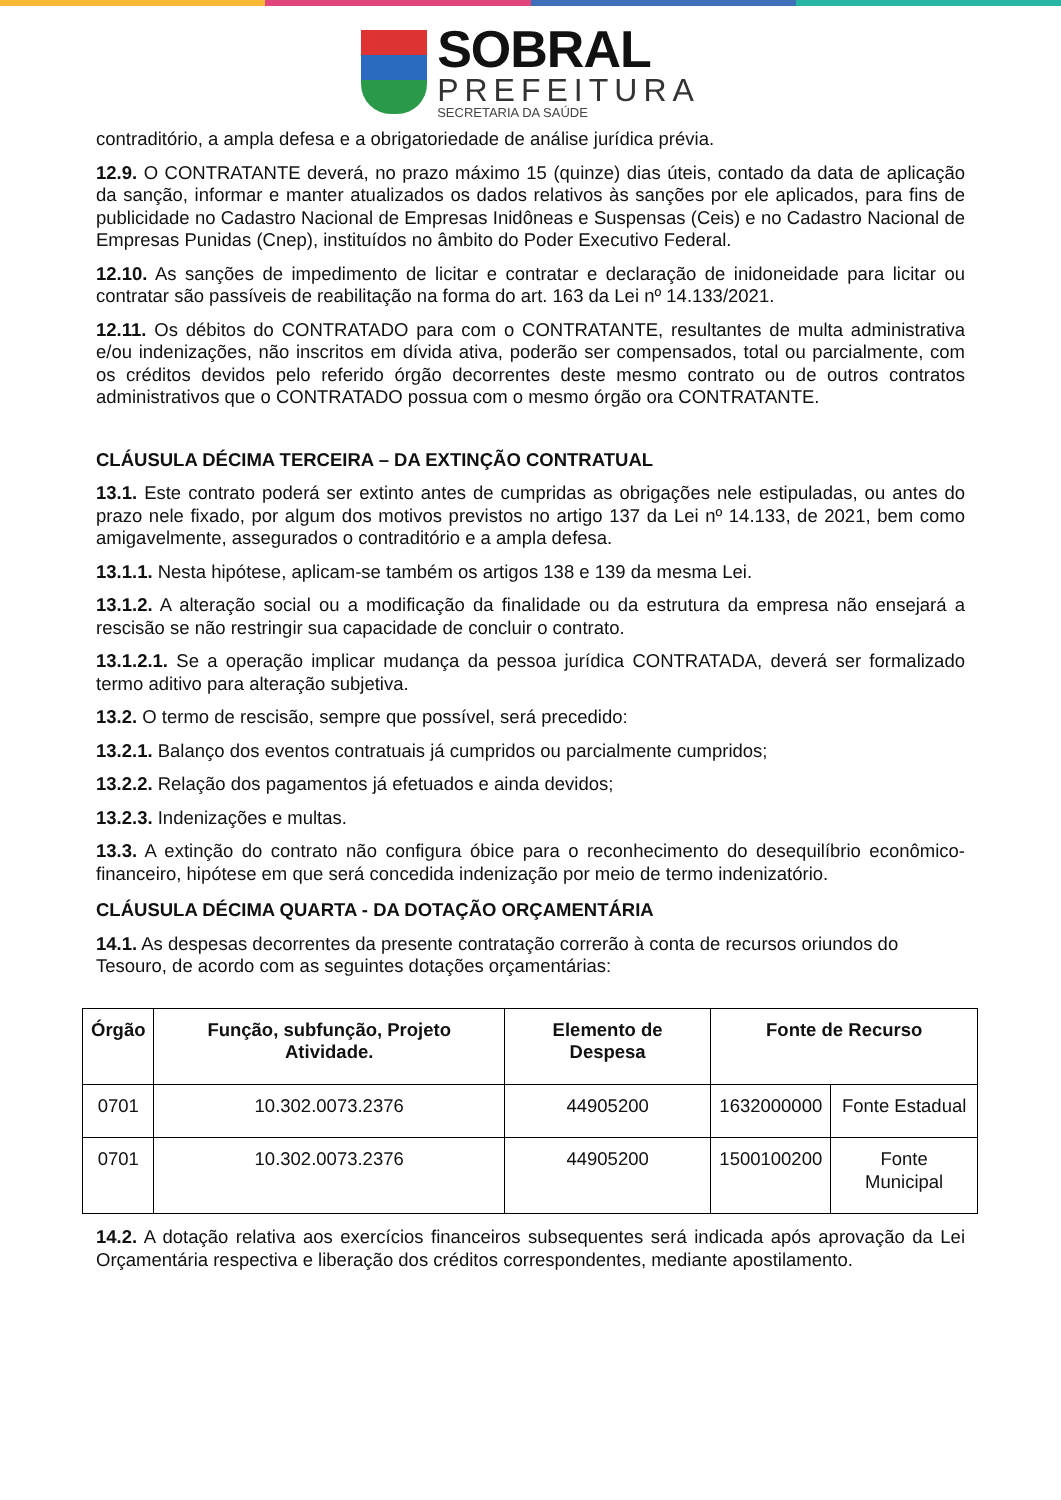SOBRAL
PREFEITURA
SECRETARIA DA SAÚDE
contraditório, a ampla defesa e a obrigatoriedade de análise jurídica prévia.
12.9. O CONTRATANTE deverá, no prazo máximo 15 (quinze) dias úteis, contado da data de aplicação da sanção, informar e manter atualizados os dados relativos às sanções por ele aplicados, para fins de publicidade no Cadastro Nacional de Empresas Inidôneas e Suspensas (Ceis) e no Cadastro Nacional de Empresas Punidas (Cnep), instituídos no âmbito do Poder Executivo Federal.
12.10. As sanções de impedimento de licitar e contratar e declaração de inidoneidade para licitar ou contratar são passíveis de reabilitação na forma do art. 163 da Lei nº 14.133/2021.
12.11. Os débitos do CONTRATADO para com o CONTRATANTE, resultantes de multa administrativa e/ou indenizações, não inscritos em dívida ativa, poderão ser compensados, total ou parcialmente, com os créditos devidos pelo referido órgão decorrentes deste mesmo contrato ou de outros contratos administrativos que o CONTRATADO possua com o mesmo órgão ora CONTRATANTE.
CLÁUSULA DÉCIMA TERCEIRA – DA EXTINÇÃO CONTRATUAL
13.1. Este contrato poderá ser extinto antes de cumpridas as obrigações nele estipuladas, ou antes do prazo nele fixado, por algum dos motivos previstos no artigo 137 da Lei nº 14.133, de 2021, bem como amigavelmente, assegurados o contraditório e a ampla defesa.
13.1.1. Nesta hipótese, aplicam-se também os artigos 138 e 139 da mesma Lei.
13.1.2. A alteração social ou a modificação da finalidade ou da estrutura da empresa não ensejará a rescisão se não restringir sua capacidade de concluir o contrato.
13.1.2.1. Se a operação implicar mudança da pessoa jurídica CONTRATADA, deverá ser formalizado termo aditivo para alteração subjetiva.
13.2. O termo de rescisão, sempre que possível, será precedido:
13.2.1. Balanço dos eventos contratuais já cumpridos ou parcialmente cumpridos;
13.2.2. Relação dos pagamentos já efetuados e ainda devidos;
13.2.3. Indenizações e multas.
13.3. A extinção do contrato não configura óbice para o reconhecimento do desequilíbrio econômico-financeiro, hipótese em que será concedida indenização por meio de termo indenizatório.
CLÁUSULA DÉCIMA QUARTA - DA DOTAÇÃO ORÇAMENTÁRIA
14.1. As despesas decorrentes da presente contratação correrão à conta de recursos oriundos do Tesouro, de acordo com as seguintes dotações orçamentárias:
| Órgão | Função, subfunção, Projeto Atividade. | Elemento de Despesa | Fonte de Recurso | |
| --- | --- | --- | --- | --- |
| 0701 | 10.302.0073.2376 | 44905200 | 1632000000 | Fonte Estadual |
| 0701 | 10.302.0073.2376 | 44905200 | 1500100200 | Fonte Municipal |
14.2. A dotação relativa aos exercícios financeiros subsequentes será indicada após aprovação da Lei Orçamentária respectiva e liberação dos créditos correspondentes, mediante apostilamento.